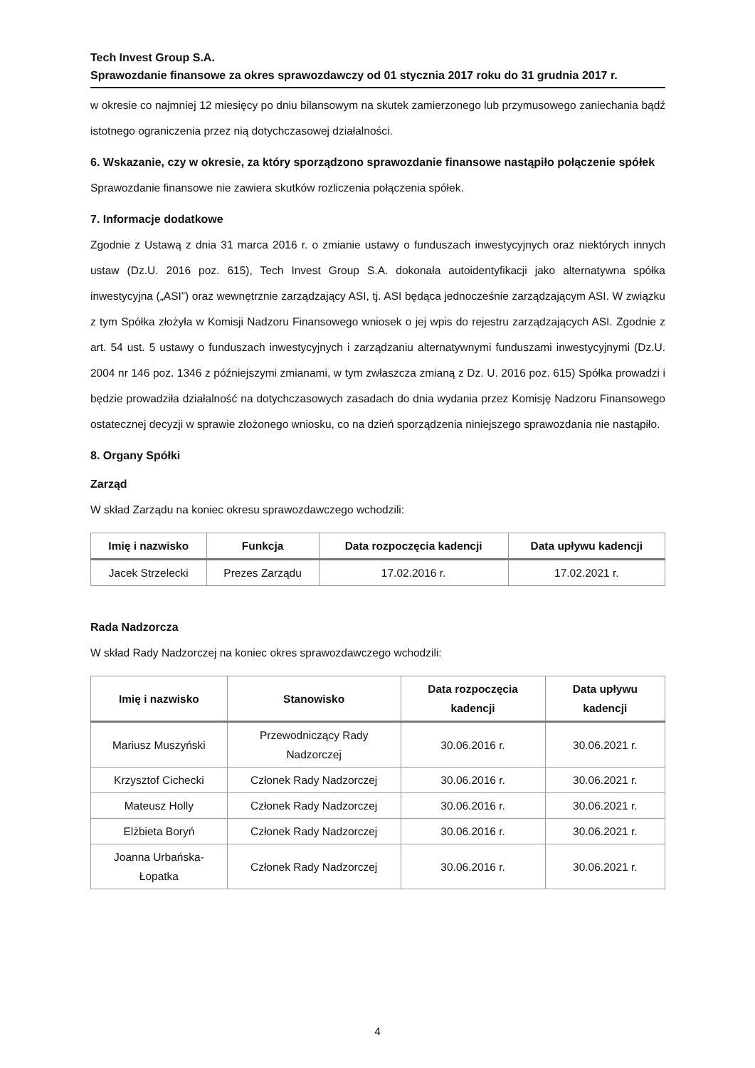Tech Invest Group S.A.
Sprawozdanie finansowe za okres sprawozdawczy od 01 stycznia 2017 roku do 31 grudnia 2017 r.
w okresie co najmniej 12 miesięcy po dniu bilansowym na skutek zamierzonego lub przymusowego zaniechania bądź istotnego ograniczenia przez nią dotychczasowej działalności.
6. Wskazanie, czy w okresie, za który sporządzono sprawozdanie finansowe nastąpiło połączenie spółek
Sprawozdanie finansowe nie zawiera skutków rozliczenia połączenia spółek.
7. Informacje dodatkowe
Zgodnie z Ustawą z dnia 31 marca 2016 r. o zmianie ustawy o funduszach inwestycyjnych oraz niektórych innych ustaw (Dz.U. 2016 poz. 615), Tech Invest Group S.A. dokonała autoidentyfikacji jako alternatywna spółka inwestycyjna („ASI”) oraz wewnętrznie zarządzający ASI, tj. ASI będąca jednocześnie zarządzającym ASI. W związku z tym Spółka złożyła w Komisji Nadzoru Finansowego wniosek o jej wpis do rejestru zarządzających ASI. Zgodnie z art. 54 ust. 5 ustawy o funduszach inwestycyjnych i zarządzaniu alternatywnymi funduszami inwestycyjnymi (Dz.U. 2004 nr 146 poz. 1346 z późniejszymi zmianami, w tym zwłaszcza zmianą z Dz. U. 2016 poz. 615) Spółka prowadzi i będzie prowadziła działalność na dotychczasowych zasadach do dnia wydania przez Komisję Nadzoru Finansowego ostatecznej decyzji w sprawie złożonego wniosku, co na dzień sporządzenia niniejszego sprawozdania nie nastąpiło.
8. Organy Spółki
Zarząd
W skład Zarządu na koniec okresu sprawozdawczego wchodzili:
| Imię i nazwisko | Funkcja | Data rozpoczęcia kadencji | Data upływu kadencji |
| --- | --- | --- | --- |
| Jacek Strzelecki | Prezes Zarządu | 17.02.2016 r. | 17.02.2021 r. |
Rada Nadzorcza
W skład Rady Nadzorczej na koniec okres sprawozdawczego wchodzili:
| Imię i nazwisko | Stanowisko | Data rozpoczęcia kadencji | Data upływu kadencji |
| --- | --- | --- | --- |
| Mariusz Muszyński | Przewodniczący Rady Nadzorczej | 30.06.2016 r. | 30.06.2021 r. |
| Krzysztof Cichecki | Członek Rady Nadzorczej | 30.06.2016 r. | 30.06.2021 r. |
| Mateusz Holly | Członek Rady Nadzorczej | 30.06.2016 r. | 30.06.2021 r. |
| Elżbieta Boryń | Członek Rady Nadzorczej | 30.06.2016 r. | 30.06.2021 r. |
| Joanna Urbańska-Łopatka | Członek Rady Nadzorczej | 30.06.2016 r. | 30.06.2021 r. |
4